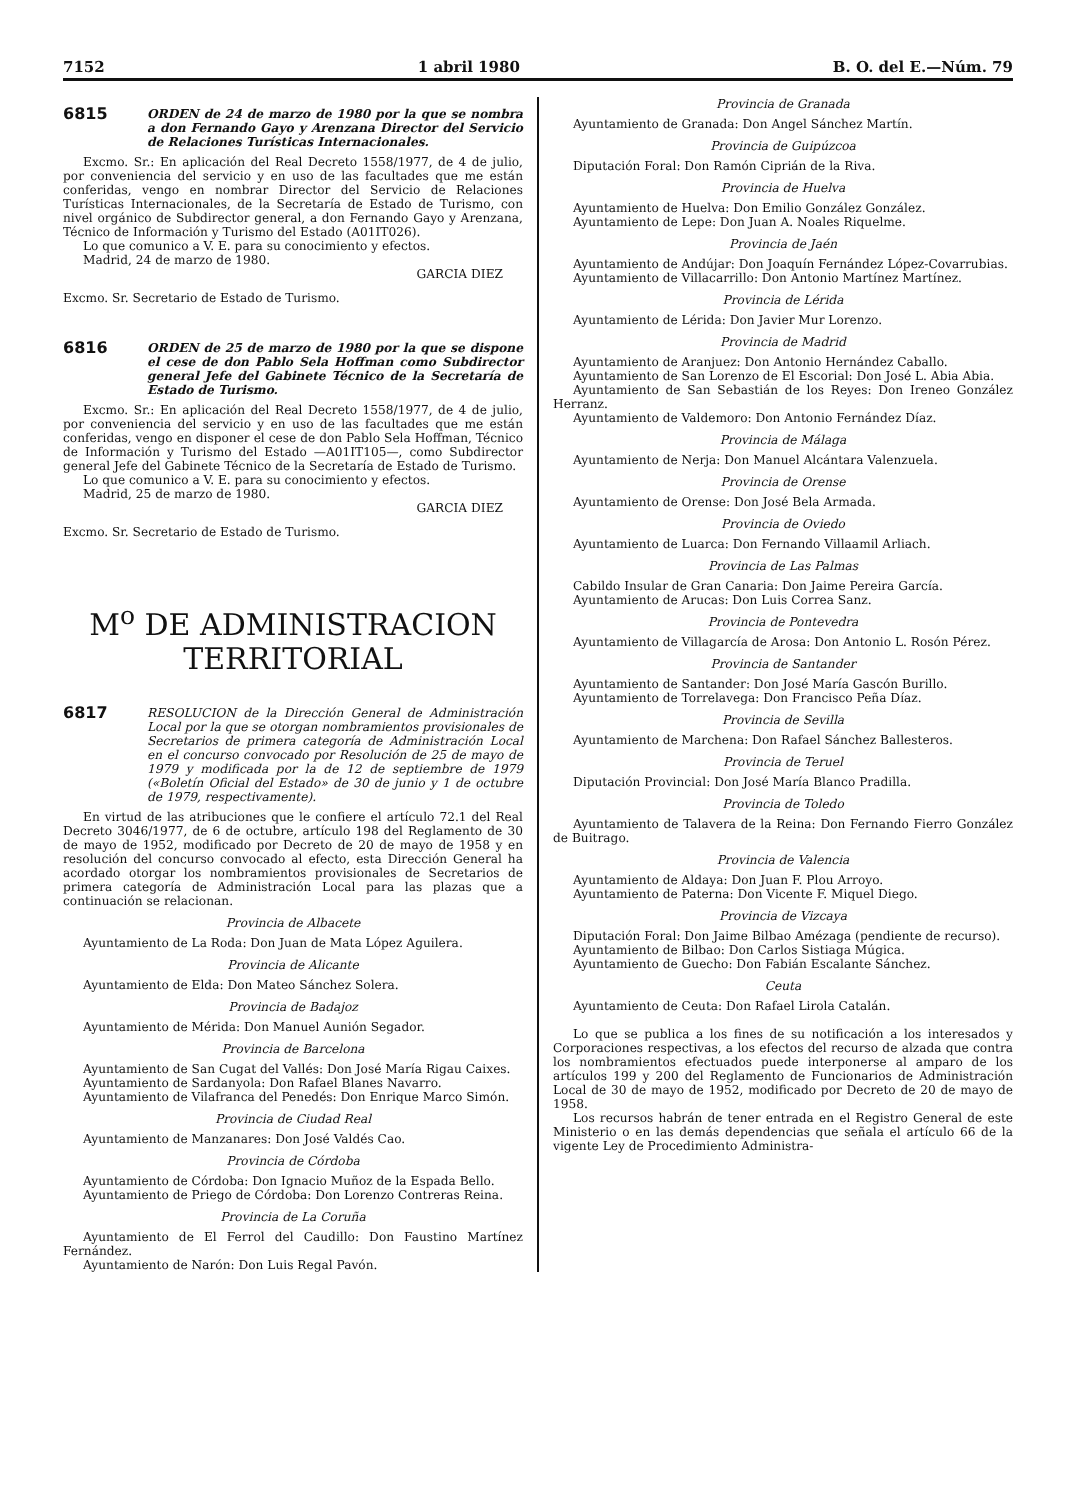7152 1 abril 1980 B. O. del E.—Núm. 79
6815
ORDEN de 24 de marzo de 1980 por la que se nombra a don Fernando Gayo y Arenzana Director del Servicio de Relaciones Turísticas Internacionales.
Excmo. Sr.: En aplicación del Real Decreto 1558/1977, de 4 de julio, por conveniencia del servicio y en uso de las facultades que me están conferidas, vengo en nombrar Director del Servicio de Relaciones Turísticas Internacionales, de la Secretaría de Estado de Turismo, con nivel orgánico de Subdirector general, a don Fernando Gayo y Arenzana, Técnico de Información y Turismo del Estado (A01IT026).
Lo que comunico a V. E. para su conocimiento y efectos.
Madrid, 24 de marzo de 1980.
GARCIA DIEZ
Excmo. Sr. Secretario de Estado de Turismo.
6816
ORDEN de 25 de marzo de 1980 por la que se dispone el cese de don Pablo Sela Hoffman como Subdirector general Jefe del Gabinete Técnico de la Secretaría de Estado de Turismo.
Excmo. Sr.: En aplicación del Real Decreto 1558/1977, de 4 de julio, por conveniencia del servicio y en uso de las facultades que me están conferidas, vengo en disponer el cese de don Pablo Sela Hoffman, Técnico de Información y Turismo del Estado —A01IT105—, como Subdirector general Jefe del Gabinete Técnico de la Secretaría de Estado de Turismo.
Lo que comunico a V. E. para su conocimiento y efectos.
Madrid, 25 de marzo de 1980.
GARCIA DIEZ
Excmo. Sr. Secretario de Estado de Turismo.
M<sup>o</sup> DE ADMINISTRACION
TERRITORIAL
6817
RESOLUCION de la Dirección General de Administración Local por la que se otorgan nombramientos provisionales de Secretarios de primera categoría de Administración Local en el concurso convocado por Resolución de 25 de mayo de 1979 y modificada por la de 12 de septiembre de 1979 («Boletín Oficial del Estado» de 30 de junio y 1 de octubre de 1979, respectivamente).
En virtud de las atribuciones que le confiere el artículo 72.1 del Real Decreto 3046/1977, de 6 de octubre, artículo 198 del Reglamento de 30 de mayo de 1952, modificado por Decreto de 20 de mayo de 1958 y en resolución del concurso convocado al efecto, esta Dirección General ha acordado otorgar los nombramientos provisionales de Secretarios de primera categoría de Administración Local para las plazas que a continuación se relacionan.
Provincia de Albacete
Ayuntamiento de La Roda: Don Juan de Mata López Aguilera.
Provincia de Alicante
Ayuntamiento de Elda: Don Mateo Sánchez Solera.
Provincia de Badajoz
Ayuntamiento de Mérida: Don Manuel Aunión Segador.
Provincia de Barcelona
Ayuntamiento de San Cugat del Vallés: Don José María Rigau Caixes.
Ayuntamiento de Sardanyola: Don Rafael Blanes Navarro.
Ayuntamiento de Vilafranca del Penedés: Don Enrique Marco Simón.
Provincia de Ciudad Real
Ayuntamiento de Manzanares: Don José Valdés Cao.
Provincia de Córdoba
Ayuntamiento de Córdoba: Don Ignacio Muñoz de la Espada Bello.
Ayuntamiento de Priego de Córdoba: Don Lorenzo Contreras Reina.
Provincia de La Coruña
Ayuntamiento de El Ferrol del Caudillo: Don Faustino Martínez Fernández.
Ayuntamiento de Narón: Don Luis Regal Pavón.
Provincia de Granada
Ayuntamiento de Granada: Don Angel Sánchez Martín.
Provincia de Guipúzcoa
Diputación Foral: Don Ramón Ciprián de la Riva.
Provincia de Huelva
Ayuntamiento de Huelva: Don Emilio González González.
Ayuntamiento de Lepe: Don Juan A. Noales Riquelme.
Provincia de Jaén
Ayuntamiento de Andújar: Don Joaquín Fernández López-Covarrubias.
Ayuntamiento de Villacarrillo: Don Antonio Martínez Martínez.
Provincia de Lérida
Ayuntamiento de Lérida: Don Javier Mur Lorenzo.
Provincia de Madrid
Ayuntamiento de Aranjuez: Don Antonio Hernández Caballo.
Ayuntamiento de San Lorenzo de El Escorial: Don José L. Abia Abia.
Ayuntamiento de San Sebastián de los Reyes: Don Ireneo González Herranz.
Ayuntamiento de Valdemoro: Don Antonio Fernández Díaz.
Provincia de Málaga
Ayuntamiento de Nerja: Don Manuel Alcántara Valenzuela.
Provincia de Orense
Ayuntamiento de Orense: Don José Bela Armada.
Provincia de Oviedo
Ayuntamiento de Luarca: Don Fernando Villaamil Arliach.
Provincia de Las Palmas
Cabildo Insular de Gran Canaria: Don Jaime Pereira García.
Ayuntamiento de Arucas: Don Luis Correa Sanz.
Provincia de Pontevedra
Ayuntamiento de Villagarcía de Arosa: Don Antonio L. Rosón Pérez.
Provincia de Santander
Ayuntamiento de Santander: Don José María Gascón Burillo.
Ayuntamiento de Torrelavega: Don Francisco Peña Díaz.
Provincia de Sevilla
Ayuntamiento de Marchena: Don Rafael Sánchez Ballesteros.
Provincia de Teruel
Diputación Provincial: Don José María Blanco Pradilla.
Provincia de Toledo
Ayuntamiento de Talavera de la Reina: Don Fernando Fierro González de Buitrago.
Provincia de Valencia
Ayuntamiento de Aldaya: Don Juan F. Plou Arroyo.
Ayuntamiento de Paterna: Don Vicente F. Miquel Diego.
Provincia de Vizcaya
Diputación Foral: Don Jaime Bilbao Amézaga (pendiente de recurso).
Ayuntamiento de Bilbao: Don Carlos Sistiaga Múgica.
Ayuntamiento de Guecho: Don Fabián Escalante Sánchez.
Ceuta
Ayuntamiento de Ceuta: Don Rafael Lirola Catalán.
Lo que se publica a los fines de su notificación a los interesados y Corporaciones respectivas, a los efectos del recurso de alzada que contra los nombramientos efectuados puede interponerse al amparo de los artículos 199 y 200 del Reglamento de Funcionarios de Administración Local de 30 de mayo de 1952, modificado por Decreto de 20 de mayo de 1958.
Los recursos habrán de tener entrada en el Registro General de este Ministerio o en las demás dependencias que señala el artículo 66 de la vigente Ley de Procedimiento Administra-